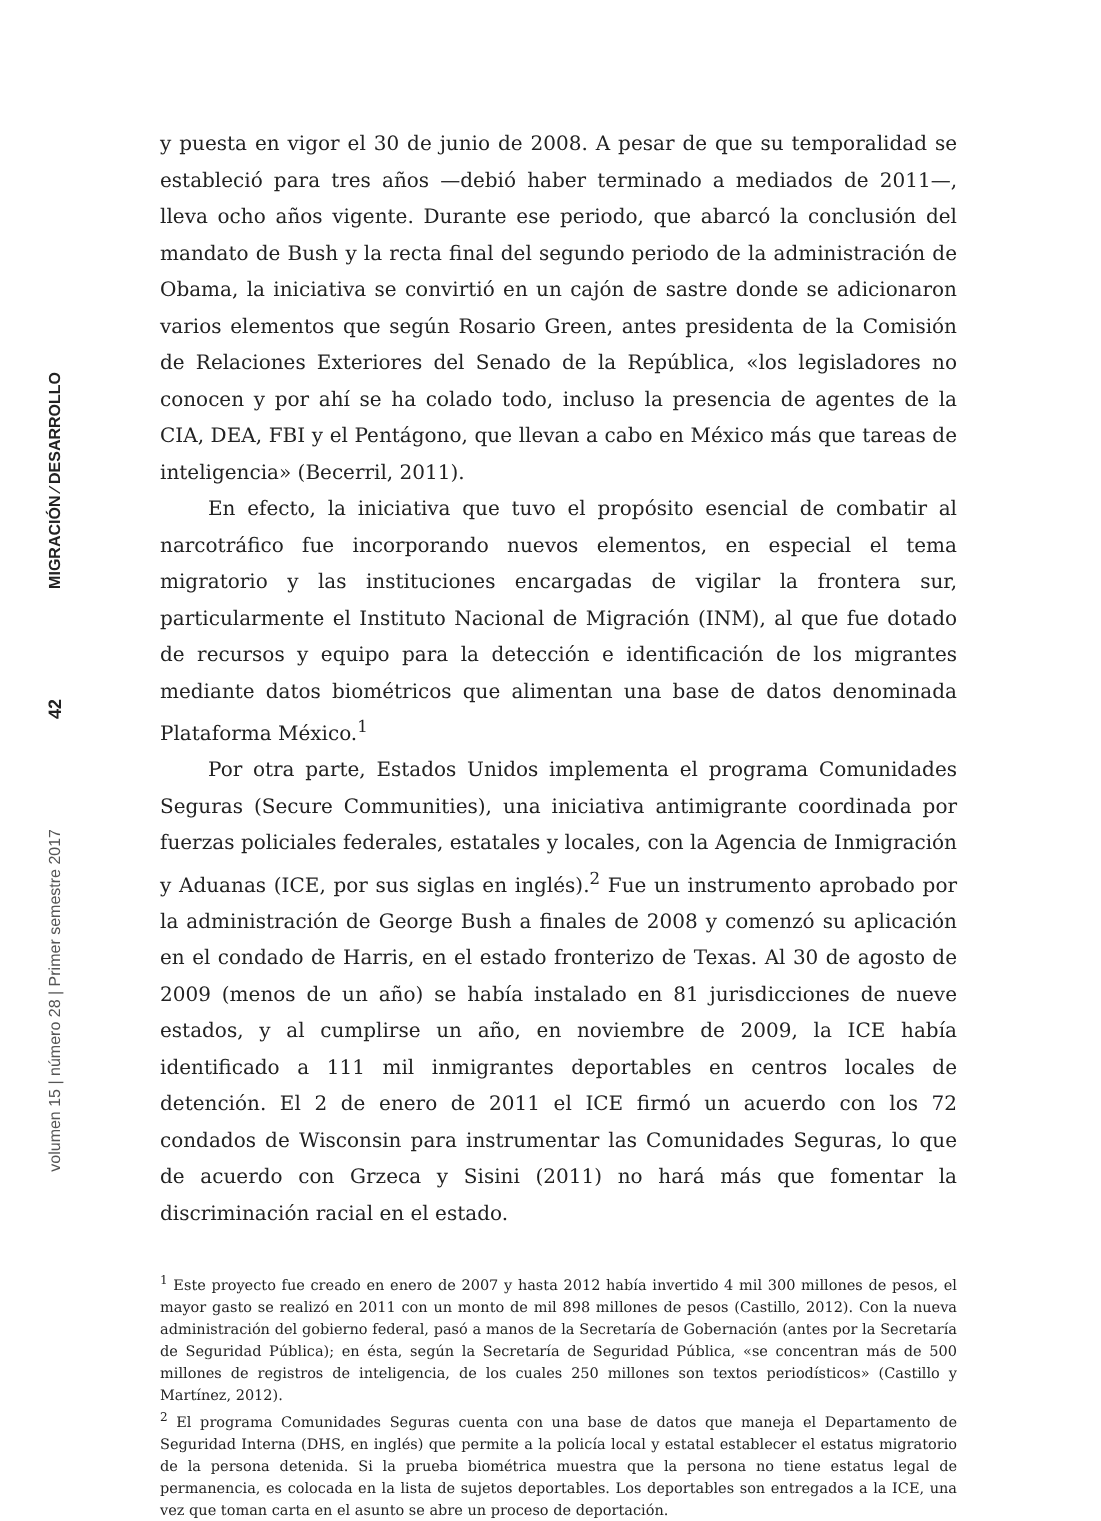MIGRACIÓN ⁄ DESARROLLO
42
volumen 15 | número 28 | Primer semestre 2017
y puesta en vigor el 30 de junio de 2008. A pesar de que su temporalidad se estableció para tres años —debió haber terminado a mediados de 2011—, lleva ocho años vigente. Durante ese periodo, que abarcó la conclusión del mandato de Bush y la recta final del segundo periodo de la administración de Obama, la iniciativa se convirtió en un cajón de sastre donde se adicionaron varios elementos que según Rosario Green, antes presidenta de la Comisión de Relaciones Exteriores del Senado de la República, «los legisladores no conocen y por ahí se ha colado todo, incluso la presencia de agentes de la CIA, DEA, FBI y el Pentágono, que llevan a cabo en México más que tareas de inteligencia» (Becerril, 2011).
En efecto, la iniciativa que tuvo el propósito esencial de combatir al narcotráfico fue incorporando nuevos elementos, en especial el tema migratorio y las instituciones encargadas de vigilar la frontera sur, particularmente el Instituto Nacional de Migración (INM), al que fue dotado de recursos y equipo para la detección e identificación de los migrantes mediante datos biométricos que alimentan una base de datos denominada Plataforma México.<sup>1</sup>
Por otra parte, Estados Unidos implementa el programa Comunidades Seguras (Secure Communities), una iniciativa antimigrante coordinada por fuerzas policiales federales, estatales y locales, con la Agencia de Inmigración y Aduanas (ICE, por sus siglas en inglés).<sup>2</sup> Fue un instrumento aprobado por la administración de George Bush a finales de 2008 y comenzó su aplicación en el condado de Harris, en el estado fronterizo de Texas. Al 30 de agosto de 2009 (menos de un año) se había instalado en 81 jurisdicciones de nueve estados, y al cumplirse un año, en noviembre de 2009, la ICE había identificado a 111 mil inmigrantes deportables en centros locales de detención. El 2 de enero de 2011 el ICE firmó un acuerdo con los 72 condados de Wisconsin para instrumentar las Comunidades Seguras, lo que de acuerdo con Grzeca y Sisini (2011) no hará más que fomentar la discriminación racial en el estado.
<sup>1</sup> Este proyecto fue creado en enero de 2007 y hasta 2012 había invertido 4 mil 300 millones de pesos, el mayor gasto se realizó en 2011 con un monto de mil 898 millones de pesos (Castillo, 2012). Con la nueva administración del gobierno federal, pasó a manos de la Secretaría de Gobernación (antes por la Secretaría de Seguridad Pública); en ésta, según la Secretaría de Seguridad Pública, «se concentran más de 500 millones de registros de inteligencia, de los cuales 250 millones son textos periodísticos» (Castillo y Martínez, 2012).
<sup>2</sup> El programa Comunidades Seguras cuenta con una base de datos que maneja el Departamento de Seguridad Interna (DHS, en inglés) que permite a la policía local y estatal establecer el estatus migratorio de la persona detenida. Si la prueba biométrica muestra que la persona no tiene estatus legal de permanencia, es colocada en la lista de sujetos deportables. Los deportables son entregados a la ICE, una vez que toman carta en el asunto se abre un proceso de deportación.